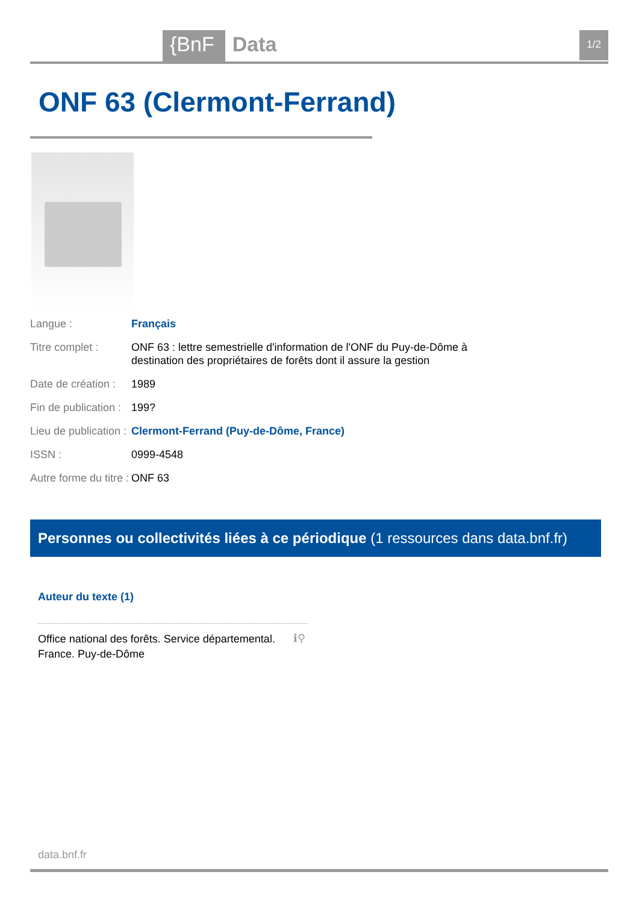{BnF Data 1/2
ONF 63 (Clermont-Ferrand)
| Langue : | Français |
| Titre complet : | ONF 63 : lettre semestrielle d'information de l'ONF du Puy-de-Dôme à destination des propriétaires de forêts dont il assure la gestion |
| Date de création : | 1989 |
| Fin de publication : | 199? |
| Lieu de publication : | Clermont-Ferrand (Puy-de-Dôme, France) |
| ISSN : | 0999-4548 |
| Autre forme du titre : | ONF 63 |
Personnes ou collectivités liées à ce périodique (1 ressources dans data.bnf.fr)
Auteur du texte (1)
Office national des forêts. Service départemental. France. Puy-de-Dôme
ℹ⚲
data.bnf.fr